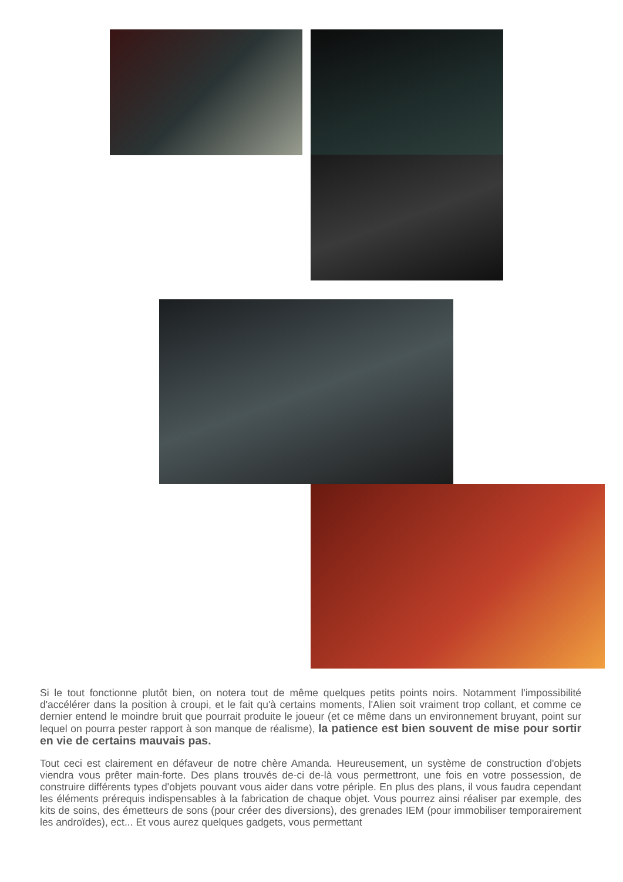Si le tout fonctionne plutôt bien, on notera tout de même quelques petits points noirs. Notamment l'impossibilité d'accélérer dans la position à croupi, et le fait qu'à certains moments, l'Alien soit vraiment trop collant, et comme ce dernier entend le moindre bruit que pourrait produite le joueur (et ce même dans un environnement bruyant, point sur lequel on pourra pester rapport à son manque de réalisme), la patience est bien souvent de mise pour sortir en vie de certains mauvais pas.
Tout ceci est clairement en défaveur de notre chère Amanda. Heureusement, un système de construction d'objets viendra vous prêter main-forte. Des plans trouvés de-ci de-là vous permettront, une fois en votre possession, de construire différents types d'objets pouvant vous aider dans votre périple. En plus des plans, il vous faudra cependant les éléments prérequis indispensables à la fabrication de chaque objet. Vous pourrez ainsi réaliser par exemple, des kits de soins, des émetteurs de sons (pour créer des diversions), des grenades IEM (pour immobiliser temporairement les androïdes), ect... Et vous aurez quelques gadgets, vous permettant